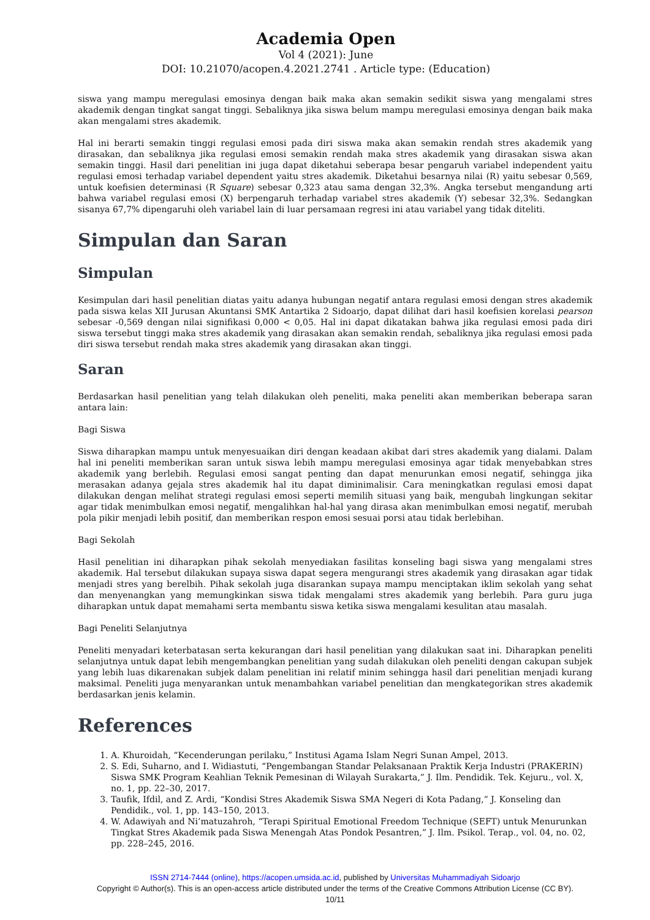Academia Open
Vol 4 (2021): June
DOI: 10.21070/acopen.4.2021.2741 . Article type: (Education)
siswa yang mampu meregulasi emosinya dengan baik maka akan semakin sedikit siswa yang mengalami stres akademik dengan tingkat sangat tinggi. Sebaliknya jika siswa belum mampu meregulasi emosinya dengan baik maka akan mengalami stres akademik.
Hal ini berarti semakin tinggi regulasi emosi pada diri siswa maka akan semakin rendah stres akademik yang dirasakan, dan sebaliknya jika regulasi emosi semakin rendah maka stres akademik yang dirasakan siswa akan semakin tinggi. Hasil dari penelitian ini juga dapat diketahui seberapa besar pengaruh variabel independent yaitu regulasi emosi terhadap variabel dependent yaitu stres akademik. Diketahui besarnya nilai (R) yaitu sebesar 0,569, untuk koefisien determinasi (R Square) sebesar 0,323 atau sama dengan 32,3%. Angka tersebut mengandung arti bahwa variabel regulasi emosi (X) berpengaruh terhadap variabel stres akademik (Y) sebesar 32,3%. Sedangkan sisanya 67,7% dipengaruhi oleh variabel lain di luar persamaan regresi ini atau variabel yang tidak diteliti.
Simpulan dan Saran
Simpulan
Kesimpulan dari hasil penelitian diatas yaitu adanya hubungan negatif antara regulasi emosi dengan stres akademik pada siswa kelas XII Jurusan Akuntansi SMK Antartika 2 Sidoarjo, dapat dilihat dari hasil koefisien korelasi pearson sebesar -0,569 dengan nilai signifikasi 0,000 < 0,05. Hal ini dapat dikatakan bahwa jika regulasi emosi pada diri siswa tersebut tinggi maka stres akademik yang dirasakan akan semakin rendah, sebaliknya jika regulasi emosi pada diri siswa tersebut rendah maka stres akademik yang dirasakan akan tinggi.
Saran
Berdasarkan hasil penelitian yang telah dilakukan oleh peneliti, maka peneliti akan memberikan beberapa saran antara lain:
Bagi Siswa
Siswa diharapkan mampu untuk menyesuaikan diri dengan keadaan akibat dari stres akademik yang dialami. Dalam hal ini peneliti memberikan saran untuk siswa lebih mampu meregulasi emosinya agar tidak menyebabkan stres akademik yang berlebih. Regulasi emosi sangat penting dan dapat menurunkan emosi negatif, sehingga jika merasakan adanya gejala stres akademik hal itu dapat diminimalisir. Cara meningkatkan regulasi emosi dapat dilakukan dengan melihat strategi regulasi emosi seperti memilih situasi yang baik, mengubah lingkungan sekitar agar tidak menimbulkan emosi negatif, mengalihkan hal-hal yang dirasa akan menimbulkan emosi negatif, merubah pola pikir menjadi lebih positif, dan memberikan respon emosi sesuai porsi atau tidak berlebihan.
Bagi Sekolah
Hasil penelitian ini diharapkan pihak sekolah menyediakan fasilitas konseling bagi siswa yang mengalami stres akademik. Hal tersebut dilakukan supaya siswa dapat segera mengurangi stres akademik yang dirasakan agar tidak menjadi stres yang berelbih. Pihak sekolah juga disarankan supaya mampu menciptakan iklim sekolah yang sehat dan menyenangkan yang memungkinkan siswa tidak mengalami stres akademik yang berlebih. Para guru juga diharapkan untuk dapat memahami serta membantu siswa ketika siswa mengalami kesulitan atau masalah.
Bagi Peneliti Selanjutnya
Peneliti menyadari keterbatasan serta kekurangan dari hasil penelitian yang dilakukan saat ini. Diharapkan peneliti selanjutnya untuk dapat lebih mengembangkan penelitian yang sudah dilakukan oleh peneliti dengan cakupan subjek yang lebih luas dikarenakan subjek dalam penelitian ini relatif minim sehingga hasil dari penelitian menjadi kurang maksimal. Peneliti juga menyarankan untuk menambahkan variabel penelitian dan mengkategorikan stres akademik berdasarkan jenis kelamin.
References
1. A. Khuroidah, “Kecenderungan perilaku,” Institusi Agama Islam Negri Sunan Ampel, 2013.
2. S. Edi, Suharno, and I. Widiastuti, “Pengembangan Standar Pelaksanaan Praktik Kerja Industri (PRAKERIN) Siswa SMK Program Keahlian Teknik Pemesinan di Wilayah Surakarta,” J. Ilm. Pendidik. Tek. Kejuru., vol. X, no. 1, pp. 22–30, 2017.
3. Taufik, Ifdil, and Z. Ardi, “Kondisi Stres Akademik Siswa SMA Negeri di Kota Padang,” J. Konseling dan Pendidik., vol. 1, pp. 143–150, 2013.
4. W. Adawiyah and Ni’matuzahroh, “Terapi Spiritual Emotional Freedom Technique (SEFT) untuk Menurunkan Tingkat Stres Akademik pada Siswa Menengah Atas Pondok Pesantren,” J. Ilm. Psikol. Terap., vol. 04, no. 02, pp. 228–245, 2016.
ISSN 2714-7444 (online), https://acopen.umsida.ac.id, published by Universitas Muhammadiyah Sidoarjo
Copyright © Author(s). This is an open-access article distributed under the terms of the Creative Commons Attribution License (CC BY).
10/11